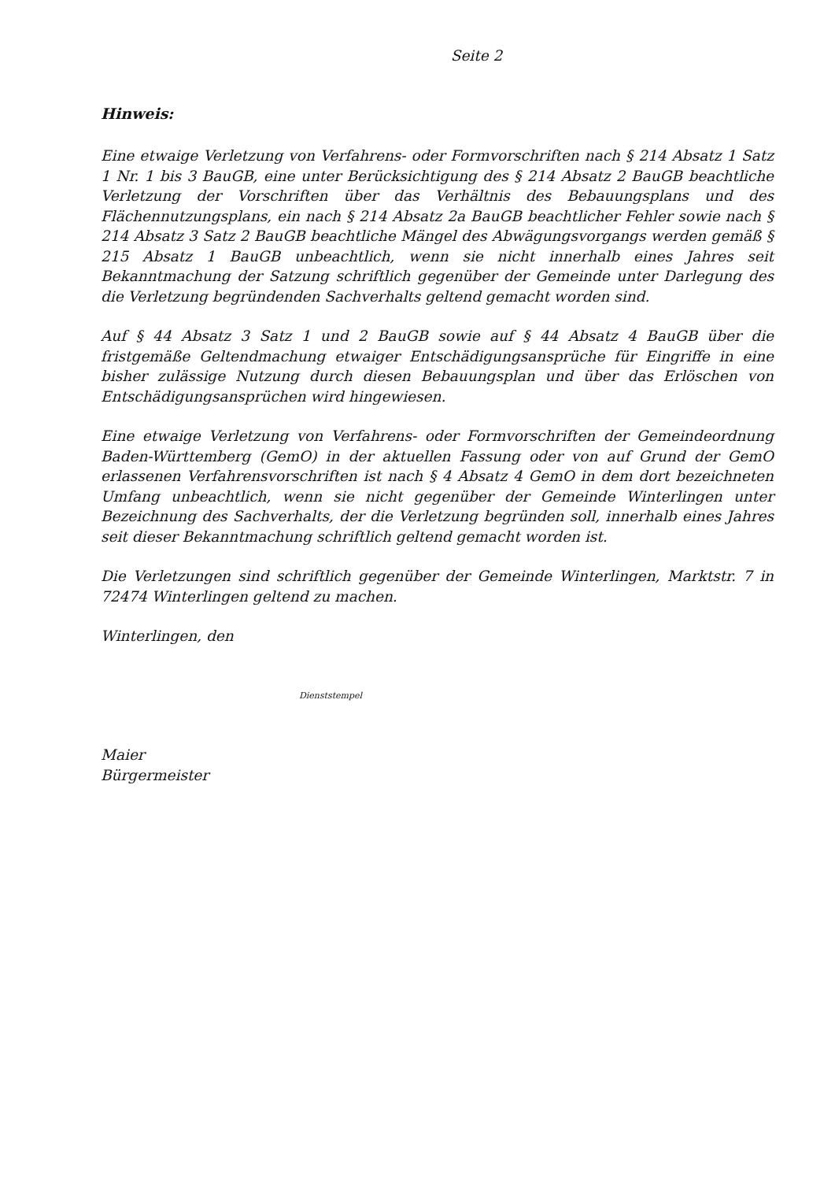Seite 2
Hinweis:
Eine etwaige Verletzung von Verfahrens- oder Formvorschriften nach § 214 Absatz 1 Satz 1 Nr. 1 bis 3 BauGB, eine unter Berücksichtigung des § 214 Absatz 2 BauGB beachtliche Verletzung der Vorschriften über das Verhältnis des Bebauungsplans und des Flächennutzungsplans, ein nach § 214 Absatz 2a BauGB beachtlicher Fehler sowie nach § 214 Absatz 3 Satz 2 BauGB beachtliche Mängel des Abwägungsvorgangs werden gemäß § 215 Absatz 1 BauGB unbeachtlich, wenn sie nicht innerhalb eines Jahres seit Bekanntmachung der Satzung schriftlich gegenüber der Gemeinde unter Darlegung des die Verletzung begründenden Sachverhalts geltend gemacht worden sind.
Auf § 44 Absatz 3 Satz 1 und 2 BauGB sowie auf § 44 Absatz 4 BauGB über die fristgemäße Geltendmachung etwaiger Entschädigungsansprüche für Eingriffe in eine bisher zulässige Nutzung durch diesen Bebauungsplan und über das Erlöschen von Entschädigungsansprüchen wird hingewiesen.
Eine etwaige Verletzung von Verfahrens- oder Formvorschriften der Gemeindeordnung Baden-Württemberg (GemO) in der aktuellen Fassung oder von auf Grund der GemO erlassenen Verfahrensvorschriften ist nach § 4 Absatz 4 GemO in dem dort bezeichneten Umfang unbeachtlich, wenn sie nicht gegenüber der Gemeinde Winterlingen unter Bezeichnung des Sachverhalts, der die Verletzung begründen soll, innerhalb eines Jahres seit dieser Bekanntmachung schriftlich geltend gemacht worden ist.
Die Verletzungen sind schriftlich gegenüber der Gemeinde Winterlingen, Marktstr. 7 in 72474 Winterlingen geltend zu machen.
Winterlingen, den
Dienststempel
Maier
Bürgermeister